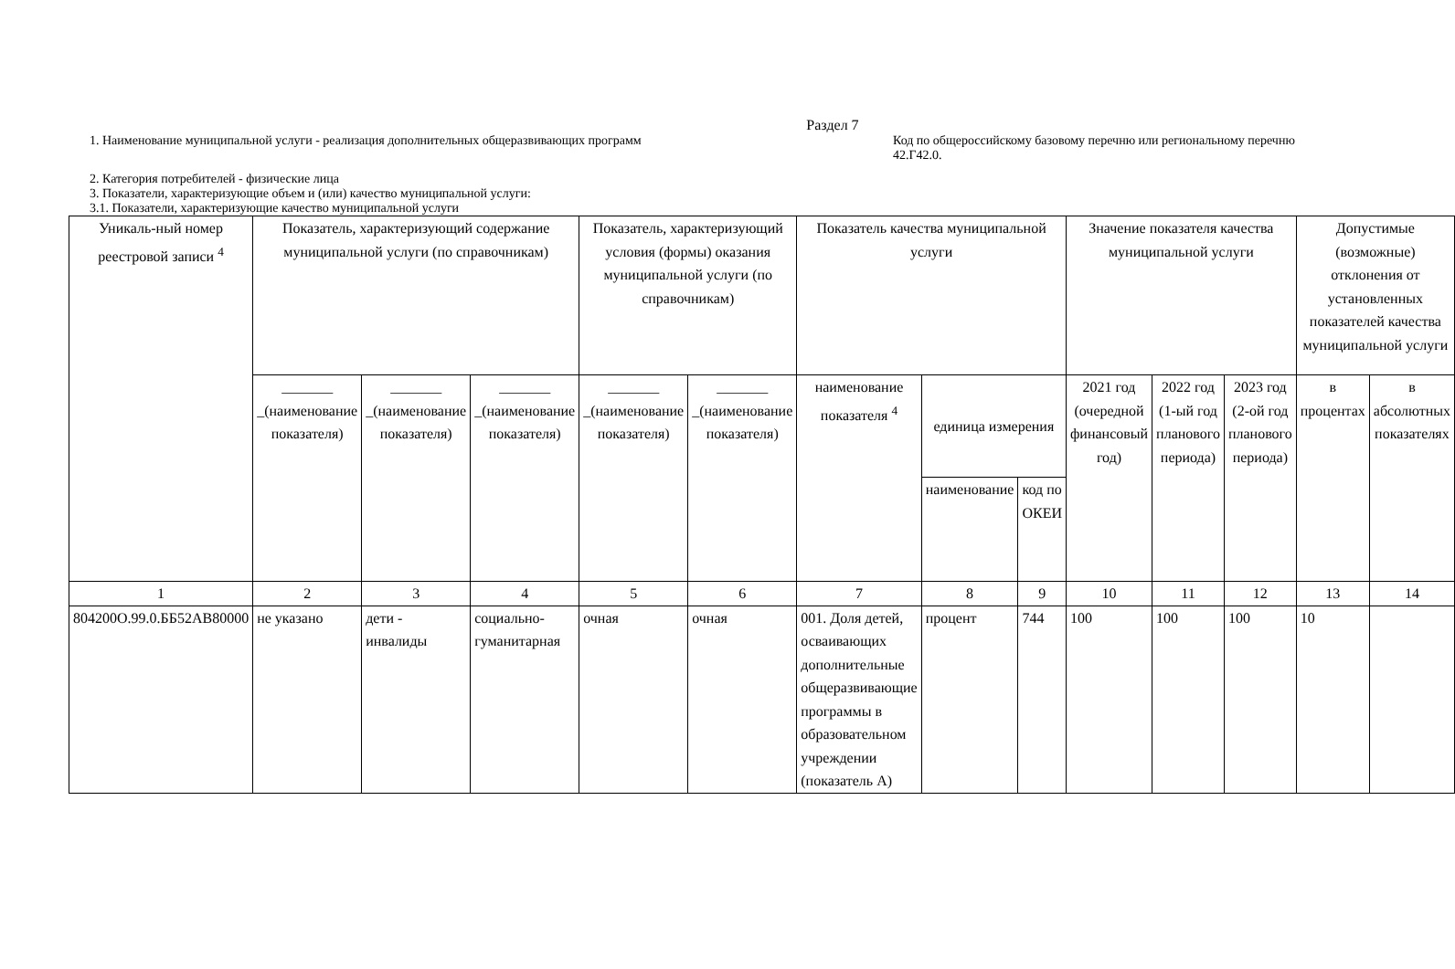Раздел 7
1. Наименование муниципальной услуги - реализация дополнительных общеразвивающих программ
Код по общероссийскому базовому перечню или региональному перечню 42.Г42.0.
2. Категория потребителей - физические лица
3. Показатели, характеризующие объем и (или) качество муниципальной услуги:
3.1. Показатели, характеризующие качество муниципальной услуги
| Уникаль-ный номер реестровой записи <sup>4</sup> | Показатель, характеризующий содержание муниципальной услуги (по справочникам) | | | Показатель, характеризующий условия (формы) оказания муниципальной услуги (по справочникам) | | Показатель качества муниципальной услуги | | | Значение показателя качества муниципальной услуги | | | Допустимые (возможные) отклонения от установленных показателей качества муниципальной услуги | |
| --- | --- | --- | --- | --- | --- | --- | --- | --- | --- | --- | --- | --- | --- |
| | _______ _(наименование показателя) | _______ _(наименование показателя) | _______ _(наименование показателя) | _______ _(наименование показателя) | _______ _(наименование показателя) | наименование показателя <sup>4</sup> | единица измерения | | 2021 год (очередной финансовый год) | 2022 год (1-ый год планового периода) | 2023 год (2-ой год планового периода) | в процентах | в абсолютных показателях |
| | | | | | | | наименование | код по ОКЕИ | | | | | |
| 1 | 2 | 3 | 4 | 5 | 6 | 7 | 8 | 9 | 10 | 11 | 12 | 13 | 14 |
| 804200О.99.0.ББ52АВ80000 | не указано | дети - инвалиды | социально-гуманитарная | очная | очная | 001. Доля детей, осваивающих дополнительные общеразвивающие программы в образовательном учреждении (показатель А) | процент | 744 | 100 | 100 | 100 | 10 | |